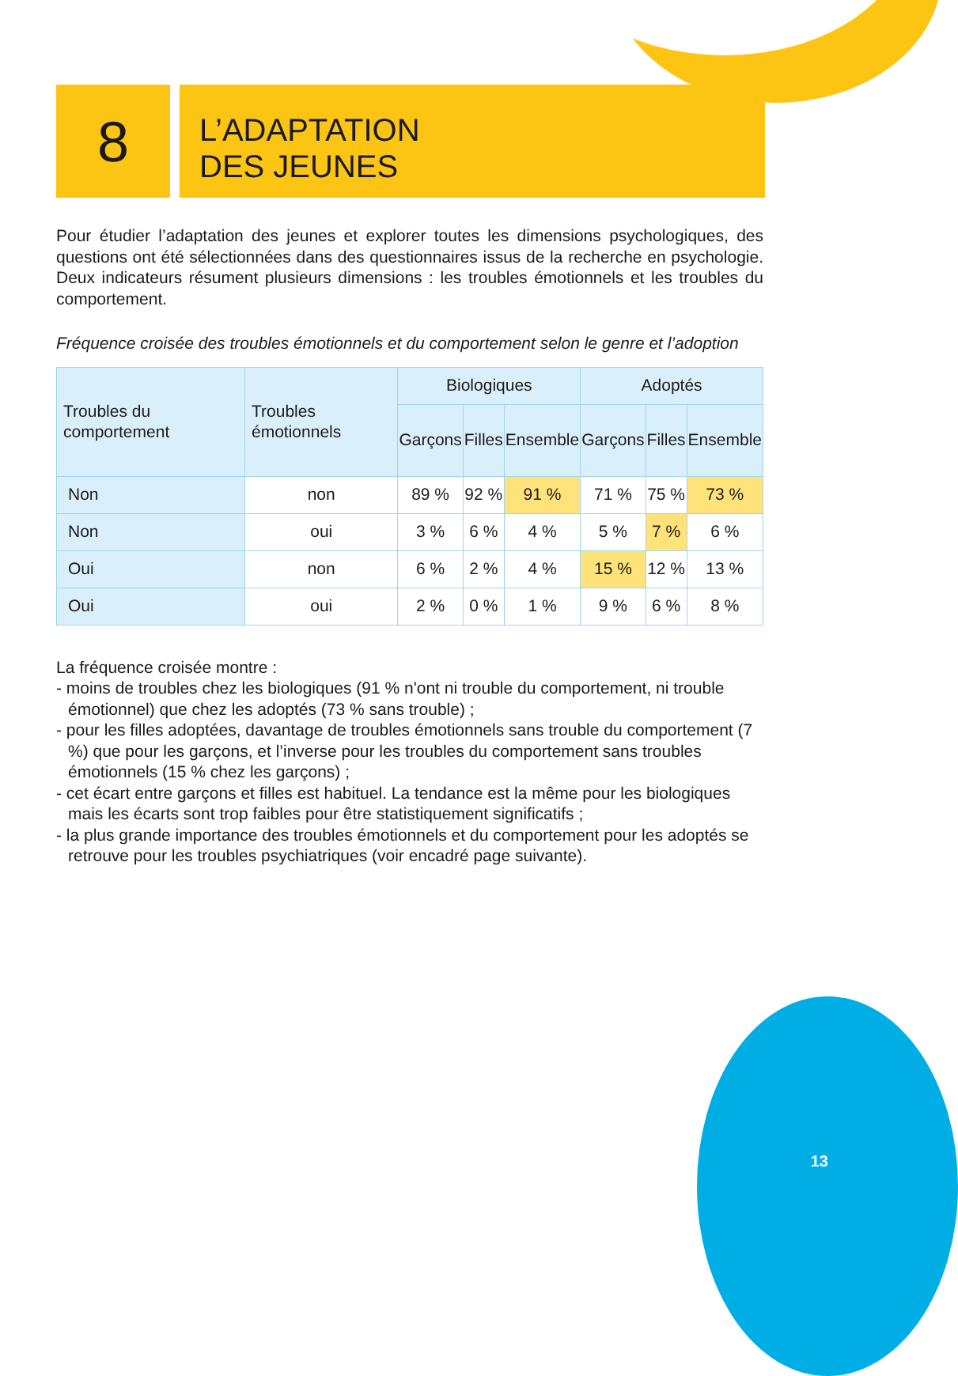8
L’ADAPTATION
DES JEUNES
Pour étudier l’adaptation des jeunes et explorer toutes les dimensions psychologiques, des questions ont été sélectionnées dans des questionnaires issus de la recherche en psychologie. Deux indicateurs résument plusieurs dimensions : les troubles émotionnels et les troubles du comportement.
Fréquence croisée des troubles émotionnels et du comportement selon le genre et l’adoption
| Troubles du comportement | Troubles émotionnels | Biologiques | | | Adoptés | | |
| --- | --- | --- | --- | --- | --- | --- | --- |
| | | Garçons | Filles | Ensemble | Garçons | Filles | Ensemble |
| Non | non | 89 % | 92 % | 91 % | 71 % | 75 % | 73 % |
| Non | oui | 3 % | 6 % | 4 % | 5 % | 7 % | 6 % |
| Oui | non | 6 % | 2 % | 4 % | 15 % | 12 % | 13 % |
| Oui | oui | 2 % | 0 % | 1 % | 9 % | 6 % | 8 % |
La fréquence croisée montre :
- moins de troubles chez les biologiques (91 % n'ont ni trouble du comportement, ni trouble émotionnel) que chez les adoptés (73 % sans trouble) ;
- pour les filles adoptées, davantage de troubles émotionnels sans trouble du comportement (7 %) que pour les garçons, et l’inverse pour les troubles du comportement sans troubles émotionnels (15 % chez les garçons) ;
- cet écart entre garçons et filles est habituel. La tendance est la même pour les biologiques mais les écarts sont trop faibles pour être statistiquement significatifs ;
- la plus grande importance des troubles émotionnels et du comportement pour les adoptés se retrouve pour les troubles psychiatriques (voir encadré page suivante).
13